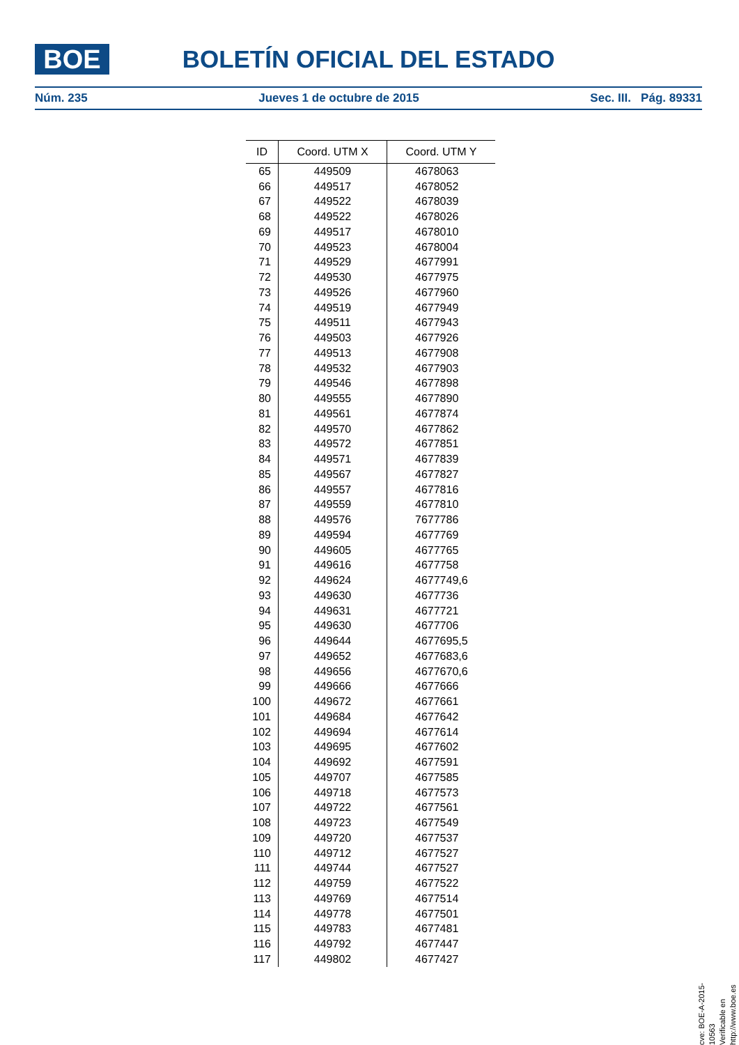BOE
BOLETÍN OFICIAL DEL ESTADO
Núm. 235 Jueves 1 de octubre de 2015 Sec. III. Pág. 89331
| ID | Coord. UTM X | Coord. UTM Y |
| --- | --- | --- |
| 65 | 449509 | 4678063 |
| 66 | 449517 | 4678052 |
| 67 | 449522 | 4678039 |
| 68 | 449522 | 4678026 |
| 69 | 449517 | 4678010 |
| 70 | 449523 | 4678004 |
| 71 | 449529 | 4677991 |
| 72 | 449530 | 4677975 |
| 73 | 449526 | 4677960 |
| 74 | 449519 | 4677949 |
| 75 | 449511 | 4677943 |
| 76 | 449503 | 4677926 |
| 77 | 449513 | 4677908 |
| 78 | 449532 | 4677903 |
| 79 | 449546 | 4677898 |
| 80 | 449555 | 4677890 |
| 81 | 449561 | 4677874 |
| 82 | 449570 | 4677862 |
| 83 | 449572 | 4677851 |
| 84 | 449571 | 4677839 |
| 85 | 449567 | 4677827 |
| 86 | 449557 | 4677816 |
| 87 | 449559 | 4677810 |
| 88 | 449576 | 7677786 |
| 89 | 449594 | 4677769 |
| 90 | 449605 | 4677765 |
| 91 | 449616 | 4677758 |
| 92 | 449624 | 4677749,6 |
| 93 | 449630 | 4677736 |
| 94 | 449631 | 4677721 |
| 95 | 449630 | 4677706 |
| 96 | 449644 | 4677695,5 |
| 97 | 449652 | 4677683,6 |
| 98 | 449656 | 4677670,6 |
| 99 | 449666 | 4677666 |
| 100 | 449672 | 4677661 |
| 101 | 449684 | 4677642 |
| 102 | 449694 | 4677614 |
| 103 | 449695 | 4677602 |
| 104 | 449692 | 4677591 |
| 105 | 449707 | 4677585 |
| 106 | 449718 | 4677573 |
| 107 | 449722 | 4677561 |
| 108 | 449723 | 4677549 |
| 109 | 449720 | 4677537 |
| 110 | 449712 | 4677527 |
| 111 | 449744 | 4677527 |
| 112 | 449759 | 4677522 |
| 113 | 449769 | 4677514 |
| 114 | 449778 | 4677501 |
| 115 | 449783 | 4677481 |
| 116 | 449792 | 4677447 |
| 117 | 449802 | 4677427 |
cve: BOE-A-2015-10563
Verificable en http://www.boe.es